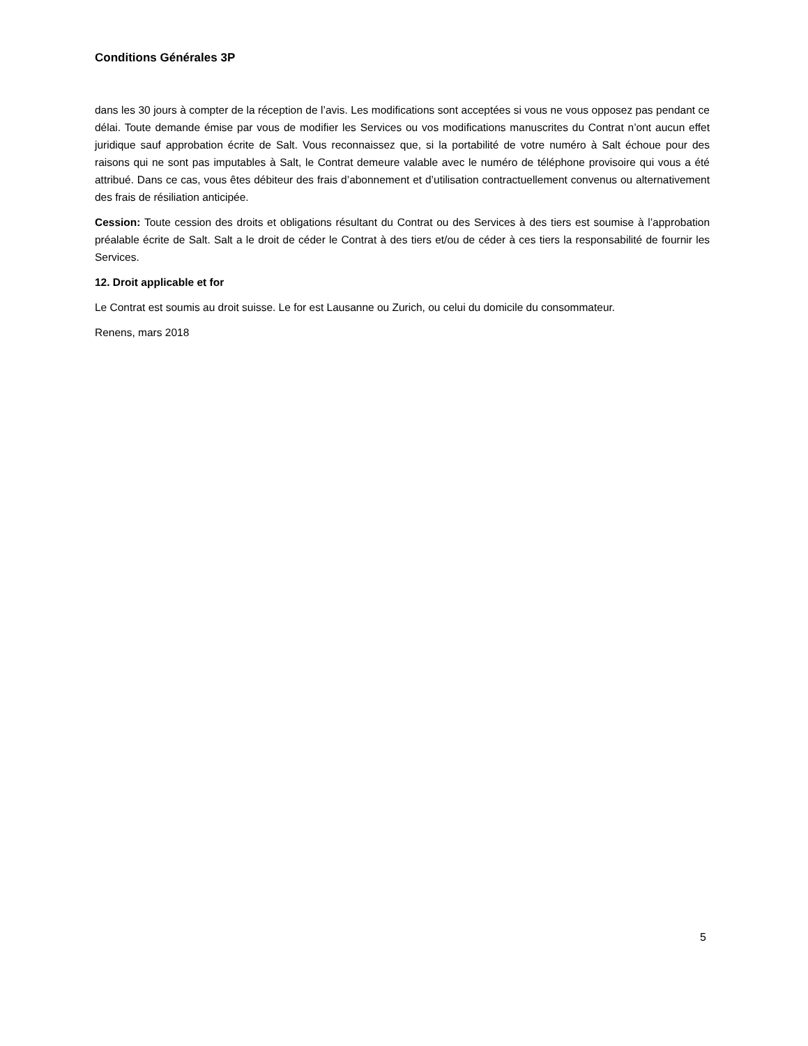Conditions Générales 3P
dans les 30 jours à compter de la réception de l’avis. Les modifications sont acceptées si vous ne vous opposez pas pendant ce délai. Toute demande émise par vous de modifier les Services ou vos modifications manuscrites du Contrat n’ont aucun effet juridique sauf approbation écrite de Salt. Vous reconnaissez que, si la portabilité de votre numéro à Salt échoue pour des raisons qui ne sont pas imputables à Salt, le Contrat demeure valable avec le numéro de téléphone provisoire qui vous a été attribué. Dans ce cas, vous êtes débiteur des frais d’abonnement et d’utilisation contractuellement convenus ou alternativement des frais de résiliation anticipée.
Cession: Toute cession des droits et obligations résultant du Contrat ou des Services à des tiers est soumise à l’approbation préalable écrite de Salt. Salt a le droit de céder le Contrat à des tiers et/ou de céder à ces tiers la responsabilité de fournir les Services.
12. Droit applicable et for
Le Contrat est soumis au droit suisse. Le for est Lausanne ou Zurich, ou celui du domicile du consommateur.
Renens, mars 2018
5